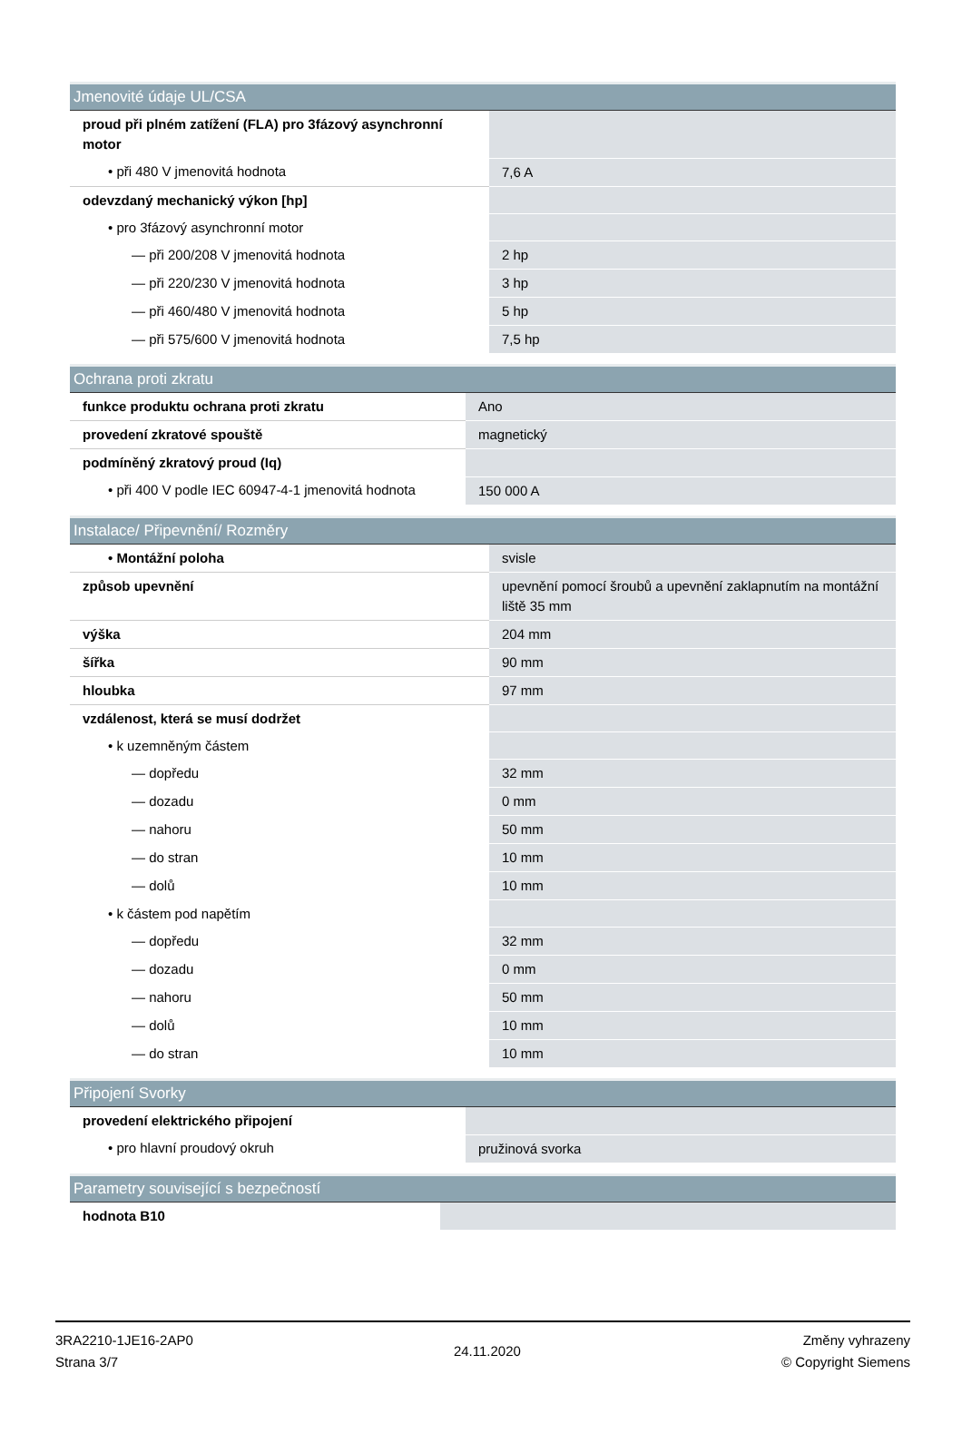| Jmenovité údaje UL/CSA | |
| --- | --- |
| proud při plném zatížení (FLA) pro 3fázový asynchronní motor | |
| • při 480 V jmenovitá hodnota | 7,6 A |
| odevzdaný mechanický výkon [hp] | |
| • pro 3fázový asynchronní motor | |
| — při 200/208 V jmenovitá hodnota | 2 hp |
| — při 220/230 V jmenovitá hodnota | 3 hp |
| — při 460/480 V jmenovitá hodnota | 5 hp |
| — při 575/600 V jmenovitá hodnota | 7,5 hp |
| Ochrana proti zkratu | |
| --- | --- |
| funkce produktu ochrana proti zkratu | Ano |
| provedení zkratové spouště | magnetický |
| podmíněný zkratový proud (Iq) | |
| • při 400 V podle IEC 60947-4-1 jmenovitá hodnota | 150 000 A |
| Instalace/ Připevnění/ Rozměry | |
| --- | --- |
| • Montážní poloha | svisle |
| způsob upevnění | upevnění pomocí šroubů a upevnění zaklapnutím na montážní liště 35 mm |
| výška | 204 mm |
| šířka | 90 mm |
| hloubka | 97 mm |
| vzdálenost, která se musí dodržet | |
| • k uzemněným částem | |
| — dopředu | 32 mm |
| — dozadu | 0 mm |
| — nahoru | 50 mm |
| — do stran | 10 mm |
| — dolů | 10 mm |
| • k částem pod napětím | |
| — dopředu | 32 mm |
| — dozadu | 0 mm |
| — nahoru | 50 mm |
| — dolů | 10 mm |
| — do stran | 10 mm |
| Připojení Svorky | |
| --- | --- |
| provedení elektrického připojení | |
| • pro hlavní proudový okruh | pružinová svorka |
| Parametry související s bezpečností | |
| --- | --- |
| hodnota B10 | |
3RA2210-1JE16-2AP0
Strana 3/7
24.11.2020
Změny vyhrazeny
© Copyright Siemens